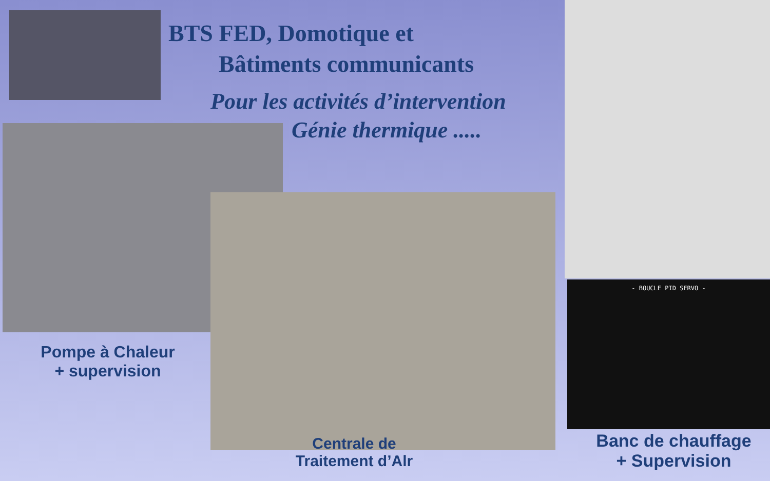BTS FED, Domotique et
Bâtiments communicants
Pour les activités d’intervention
Génie thermique .....
- BOUCLE PID SERVO -
Pompe à Chaleur
+ supervision
Centrale de
Traitement d’Alr
Banc de chauffage
+ Supervision